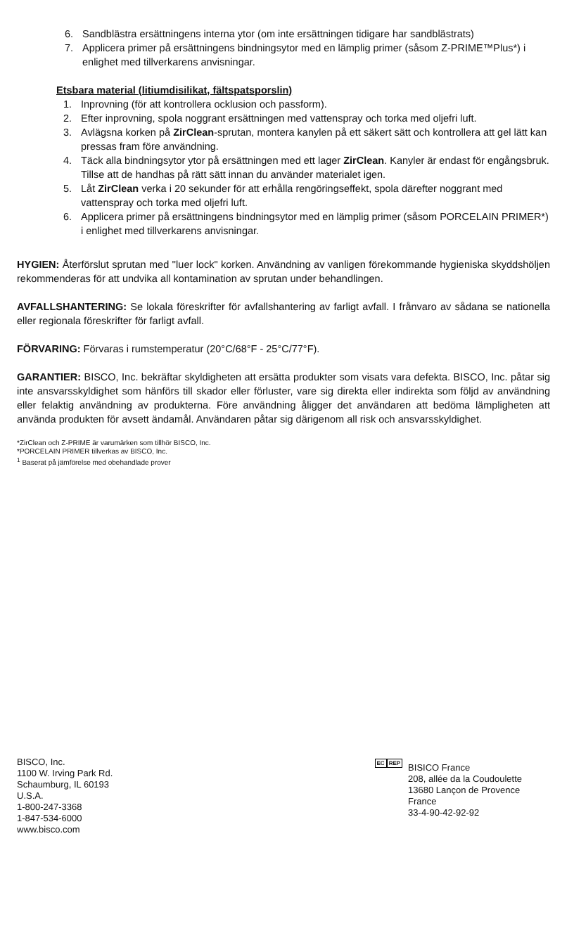6. Sandblästra ersättningens interna ytor (om inte ersättningen tidigare har sandblästrats)
7. Applicera primer på ersättningens bindningsytor med en lämplig primer (såsom Z-PRIME™Plus*) i enlighet med tillverkarens anvisningar.
Etsbara material (litiumdisilikat, fältspatsporslin)
1. Inprovning (för att kontrollera ocklusion och passform).
2. Efter inprovning, spola noggrant ersättningen med vattenspray och torka med oljefri luft.
3. Avlägsna korken på ZirClean-sprutan, montera kanylen på ett säkert sätt och kontrollera att gel lätt kan pressas fram före användning.
4. Täck alla bindningsytor ytor på ersättningen med ett lager ZirClean. Kanyler är endast för engångsbruk. Tillse att de handhas på rätt sätt innan du använder materialet igen.
5. Låt ZirClean verka i 20 sekunder för att erhålla rengöringseffekt, spola därefter noggrant med vattenspray och torka med oljefri luft.
6. Applicera primer på ersättningens bindningsytor med en lämplig primer (såsom PORCELAIN PRIMER*) i enlighet med tillverkarens anvisningar.
HYGIEN: Återförslut sprutan med ''luer lock" korken. Användning av vanligen förekommande hygieniska skyddshöljen rekommenderas för att undvika all kontamination av sprutan under behandlingen.
AVFALLSHANTERING: Se lokala föreskrifter för avfallshantering av farligt avfall. I frånvaro av sådana se nationella eller regionala föreskrifter för farligt avfall.
FÖRVARING: Förvaras i rumstemperatur (20°C/68°F - 25°C/77°F).
GARANTIER: BISCO, Inc. bekräftar skyldigheten att ersätta produkter som visats vara defekta. BISCO, Inc. påtar sig inte ansvarsskyldighet som hänförs till skador eller förluster, vare sig direkta eller indirekta som följd av användning eller felaktig användning av produkterna. Före användning åligger det användaren att bedöma lämpligheten att använda produkten för avsett ändamål. Användaren påtar sig därigenom all risk och ansvarsskyldighet.
*ZirClean och Z-PRIME är varumärken som tillhör BISCO, Inc.
*PORCELAIN PRIMER tillverkas av BISCO, Inc.
<sup>1</sup> Baserat på jämförelse med obehandlade prover
BISCO, Inc.
1100 W. Irving Park Rd.
Schaumburg, IL 60193
U.S.A.
1-800-247-3368
1-847-534-6000
www.bisco.com
EC REP
BISICO France
208, allée da la Coudoulette
13680 Lançon de Provence
France
33-4-90-42-92-92